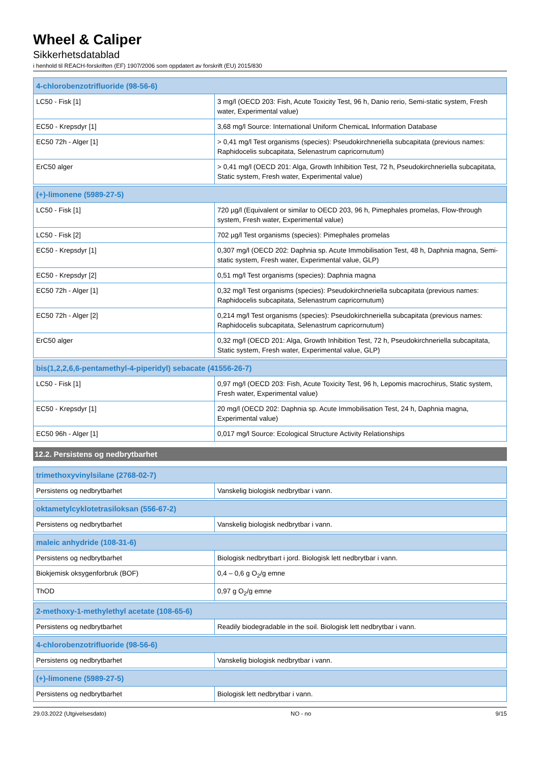Wheel & Caliper
Sikkerhetsdatablad
i henhold til REACH-forskriften (EF) 1907/2006 som oppdatert av forskrift (EU) 2015/830
| 4-chlorobenzotrifluoride (98-56-6) | |
| --- | --- |
| LC50 - Fisk [1] | 3 mg/l (OECD 203: Fish, Acute Toxicity Test, 96 h, Danio rerio, Semi-static system, Fresh water, Experimental value) |
| EC50 - Krepsdyr [1] | 3,68 mg/l Source: International Uniform ChemicaL Information Database |
| EC50 72h - Alger [1] | > 0,41 mg/l Test organisms (species): Pseudokirchneriella subcapitata (previous names: Raphidocelis subcapitata, Selenastrum capricornutum) |
| ErC50 alger | > 0,41 mg/l (OECD 201: Alga, Growth Inhibition Test, 72 h, Pseudokirchneriella subcapitata, Static system, Fresh water, Experimental value) |
| (+)-limonene (5989-27-5) | |
| --- | --- |
| LC50 - Fisk [1] | 720 µg/l (Equivalent or similar to OECD 203, 96 h, Pimephales promelas, Flow-through system, Fresh water, Experimental value) |
| LC50 - Fisk [2] | 702 µg/l Test organisms (species): Pimephales promelas |
| EC50 - Krepsdyr [1] | 0,307 mg/l (OECD 202: Daphnia sp. Acute Immobilisation Test, 48 h, Daphnia magna, Semi-static system, Fresh water, Experimental value, GLP) |
| EC50 - Krepsdyr [2] | 0,51 mg/l Test organisms (species): Daphnia magna |
| EC50 72h - Alger [1] | 0,32 mg/l Test organisms (species): Pseudokirchneriella subcapitata (previous names: Raphidocelis subcapitata, Selenastrum capricornutum) |
| EC50 72h - Alger [2] | 0,214 mg/l Test organisms (species): Pseudokirchneriella subcapitata (previous names: Raphidocelis subcapitata, Selenastrum capricornutum) |
| ErC50 alger | 0,32 mg/l (OECD 201: Alga, Growth Inhibition Test, 72 h, Pseudokirchneriella subcapitata, Static system, Fresh water, Experimental value, GLP) |
| bis(1,2,2,6,6-pentamethyl-4-piperidyl) sebacate (41556-26-7) | |
| --- | --- |
| LC50 - Fisk [1] | 0,97 mg/l (OECD 203: Fish, Acute Toxicity Test, 96 h, Lepomis macrochirus, Static system, Fresh water, Experimental value) |
| EC50 - Krepsdyr [1] | 20 mg/l (OECD 202: Daphnia sp. Acute Immobilisation Test, 24 h, Daphnia magna, Experimental value) |
| EC50 96h - Alger [1] | 0,017 mg/l Source: Ecological Structure Activity Relationships |
12.2. Persistens og nedbrytbarhet
| trimethoxyvinylsilane (2768-02-7) | |
| --- | --- |
| Persistens og nedbrytbarhet | Vanskelig biologisk nedbrytbar i vann. |
| oktametylcyklotetrasiloksan (556-67-2) | |
| --- | --- |
| Persistens og nedbrytbarhet | Vanskelig biologisk nedbrytbar i vann. |
| maleic anhydride (108-31-6) | |
| --- | --- |
| Persistens og nedbrytbarhet | Biologisk nedbrytbart i jord. Biologisk lett nedbrytbar i vann. |
| Biokjemisk oksygenforbruk (BOF) | 0,4 – 0,6 g O<sub>2</sub>/g emne |
| ThOD | 0,97 g O<sub>2</sub>/g emne |
| 2-methoxy-1-methylethyl acetate (108-65-6) | |
| --- | --- |
| Persistens og nedbrytbarhet | Readily biodegradable in the soil. Biologisk lett nedbrytbar i vann. |
| 4-chlorobenzotrifluoride (98-56-6) | |
| --- | --- |
| Persistens og nedbrytbarhet | Vanskelig biologisk nedbrytbar i vann. |
| (+)-limonene (5989-27-5) | |
| --- | --- |
| Persistens og nedbrytbarhet | Biologisk lett nedbrytbar i vann. |
29.03.2022 (Utgivelsesdato) NO - no 9/15